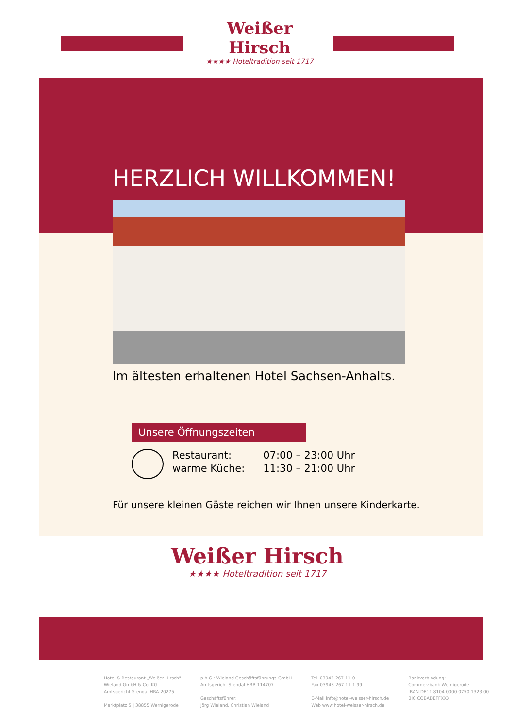Weißer Hirsch
★★★★ Hoteltradition seit 1717
HERZLICH WILLKOMMEN!
Im ältesten erhaltenen Hotel Sachsen-Anhalts.
Unsere Öffnungszeiten
Restaurant:
warme Küche:
07:00 – 23:00 Uhr
11:30 – 21:00 Uhr
Für unsere kleinen Gäste reichen wir Ihnen unsere Kinderkarte.
Weißer Hirsch
★★★★ Hoteltradition seit 1717
Hotel & Restaurant „Weißer Hirsch"
Wieland GmbH & Co. KG
Amtsgericht Stendal HRA 20275
Marktplatz 5 | 38855 Wernigerode
p.h.G.: Wieland Geschäftsführungs-GmbH
Amtsgericht Stendal HRB 114707
Geschäftsführer:
Jörg Wieland, Christian Wieland
Tel. 03943-267 11-0
Fax 03943-267 11-1 99
E-Mail info@hotel-weisser-hirsch.de
Web www.hotel-weisser-hirsch.de
Bankverbindung:
Commerzbank Wernigerode
IBAN DE11 8104 0000 0750 1323 00
BIC COBADEFFXXX